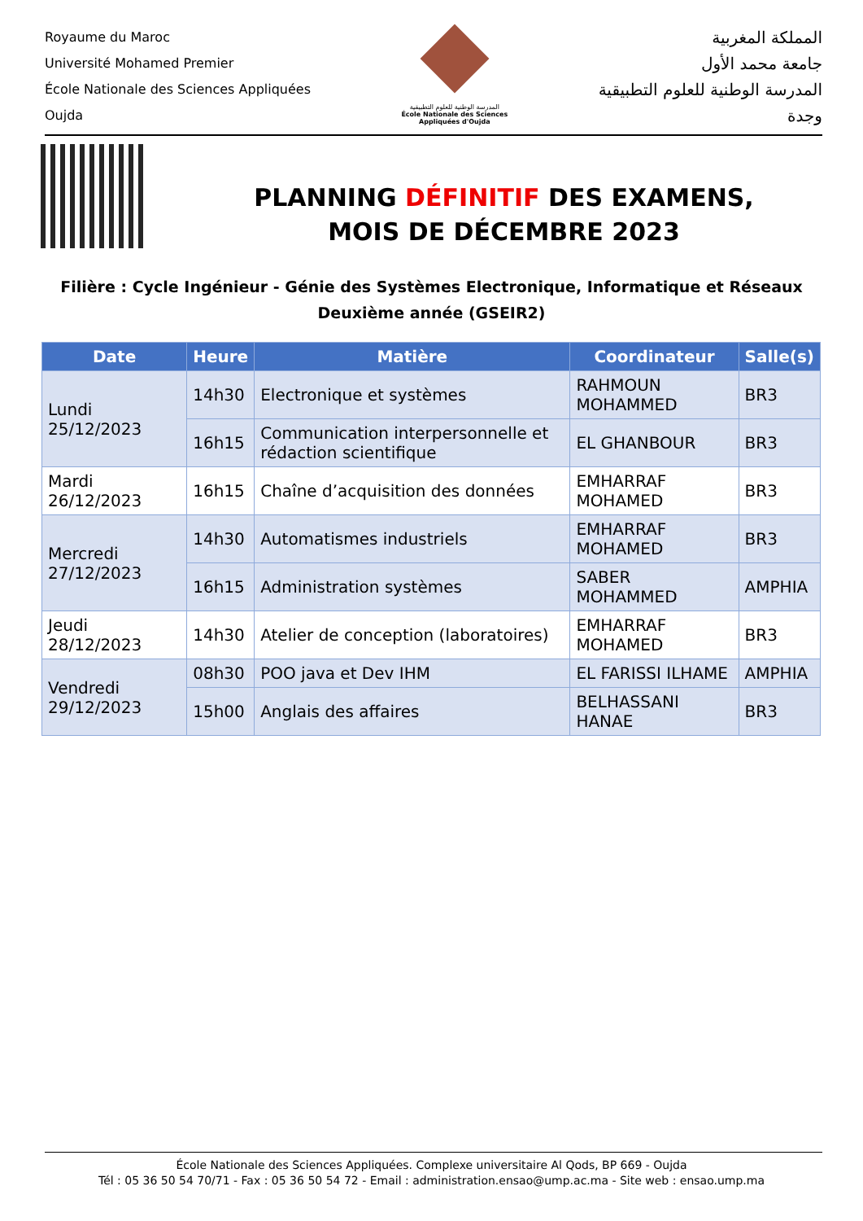Royaume du Maroc
Université Mohamed Premier
École Nationale des Sciences Appliquées
Oujda
المدرسة الوطنية للعلوم التطبيقية
École Nationale des Sciences Appliquées d'Oujda
المملكة المغربية
جامعة محمد الأول
المدرسة الوطنية للعلوم التطبيقية
وجدة
PLANNING DÉFINITIF DES EXAMENS,
MOIS DE DÉCEMBRE 2023
Filière : Cycle Ingénieur - Génie des Systèmes Electronique, Informatique et Réseaux
Deuxième année (GSEIR2)
| Date | Heure | Matière | Coordinateur | Salle(s) |
| --- | --- | --- | --- | --- |
| Lundi 25/12/2023 | 14h30 | Electronique et systèmes | RAHMOUN MOHAMMED | BR3 |
| | 16h15 | Communication interpersonnelle et rédaction scientifique | EL GHANBOUR | BR3 |
| Mardi 26/12/2023 | 16h15 | Chaîne d’acquisition des données | EMHARRAF MOHAMED | BR3 |
| Mercredi 27/12/2023 | 14h30 | Automatismes industriels | EMHARRAF MOHAMED | BR3 |
| | 16h15 | Administration systèmes | SABER MOHAMMED | AMPHIA |
| Jeudi 28/12/2023 | 14h30 | Atelier de conception (laboratoires) | EMHARRAF MOHAMED | BR3 |
| Vendredi 29/12/2023 | 08h30 | POO java et Dev IHM | EL FARISSI ILHAME | AMPHIA |
| | 15h00 | Anglais des affaires | BELHASSANI HANAE | BR3 |
École Nationale des Sciences Appliquées. Complexe universitaire Al Qods, BP 669 - Oujda
Tél : 05 36 50 54 70/71 - Fax : 05 36 50 54 72 - Email : administration.ensao@ump.ac.ma - Site web : ensao.ump.ma